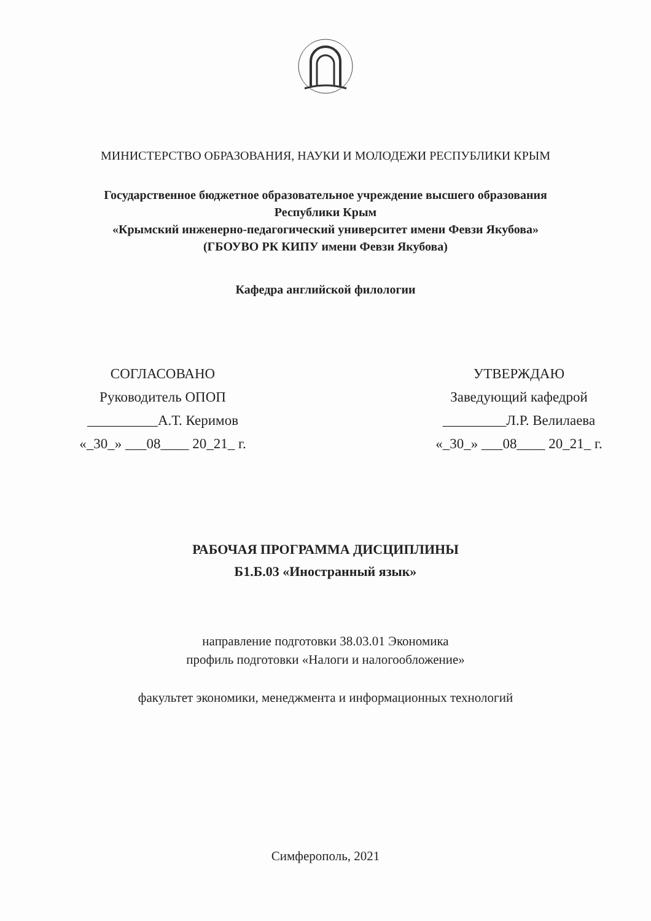МИНИСТЕРСТВО ОБРАЗОВАНИЯ, НАУКИ И МОЛОДЕЖИ РЕСПУБЛИКИ КРЫМ
Государственное бюджетное образовательное учреждение высшего образования
Республики Крым
«Крымский инженерно-педагогический университет имени Февзи Якубова»
(ГБОУВО РК КИПУ имени Февзи Якубова)
Кафедра английской филологии
СОГЛАСОВАНО
Руководитель ОПОП
__________А.Т. Керимов
«_30_» ___08____ 20_21_ г.
УТВЕРЖДАЮ
Заведующий кафедрой
_________Л.Р. Велилаева
«_30_» ___08____ 20_21_ г.
РАБОЧАЯ ПРОГРАММА ДИСЦИПЛИНЫ
Б1.Б.03 «Иностранный язык»
направление подготовки 38.03.01 Экономика
профиль подготовки «Налоги и налогообложение»
факультет экономики, менеджмента и информационных технологий
Симферополь, 2021